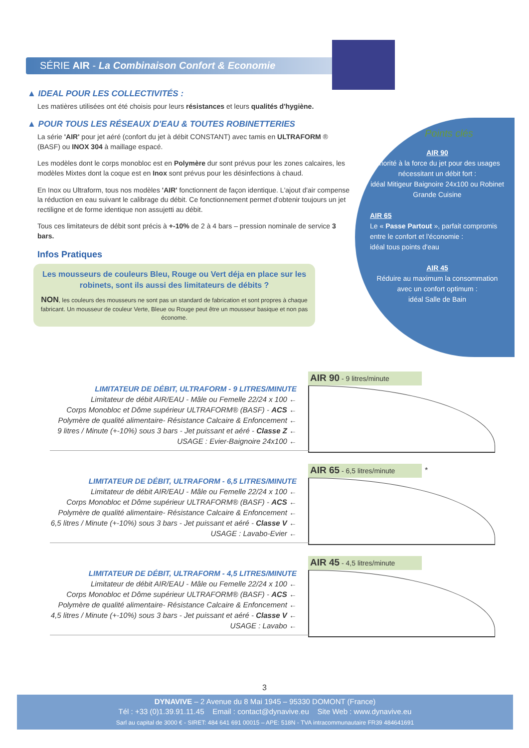SÉRIE AIR - La Combinaison Confort & Economie
▲ IDEAL POUR LES COLLECTIVITÉS :
Les matières utilisées ont été choisis pour leurs résistances et leurs qualités d'hygiène.
▲ POUR TOUS LES RÉSEAUX D'EAU & TOUTES ROBINETTERIES
La série 'AIR' pour jet aéré (confort du jet à débit CONSTANT) avec tamis en ULTRAFORM ® (BASF) ou INOX 304 à maillage espacé.
Les modèles dont le corps monobloc est en Polymère dur sont prévus pour les zones calcaires, les modèles Mixtes dont la coque est en Inox sont prévus pour les désinfections à chaud.
En Inox ou Ultraform, tous nos modèles 'AIR' fonctionnent de façon identique. L'ajout d'air compense la réduction en eau suivant le calibrage du débit. Ce fonctionnement permet d'obtenir toujours un jet rectiligne et de forme identique non assujetti au débit.
Tous ces limitateurs de débit sont précis à +-10% de 2 à 4 bars – pression nominale de service 3 bars.
Infos Pratiques
Les mousseurs de couleurs Bleu, Rouge ou Vert déja en place sur les robinets, sont ils aussi des limitateurs de débits ?
NON, les couleurs des mousseurs ne sont pas un standard de fabrication et sont propres à chaque fabricant. Un mousseur de couleur Verte, Bleue ou Rouge peut être un mousseur basique et non pas économe.
Points clés
AIR 90
Priorité à la force du jet pour des usages nécessitant un débit fort :
idéal Mitigeur Baignoire 24x100 ou Robinet Grande Cuisine
AIR 65
Le « Passe Partout », parfait compromis entre le confort et l'économie :
idéal tous points d'eau
AIR 45
Réduire au maximum la consommation avec un confort optimum :
idéal Salle de Bain
LIMITATEUR DE DÉBIT, ULTRAFORM - 9 LITRES/MINUTE
Limitateur de débit AIR/EAU - Mâle ou Femelle 22/24 x 100 ←
Corps Monobloc et Dôme supérieur ULTRAFORM® (BASF) - ACS ←
Polymère de qualité alimentaire- Résistance Calcaire & Enfoncement ←
9 litres / Minute (+-10%) sous 3 bars - Jet puissant et aéré - Classe Z ←
USAGE : Evier-Baignoire 24x100 ←
AIR 90 - 9 litres/minute
LIMITATEUR DE DÉBIT, ULTRAFORM - 6,5 LITRES/MINUTE
Limitateur de débit AIR/EAU - Mâle ou Femelle 22/24 x 100 ←
Corps Monobloc et Dôme supérieur ULTRAFORM® (BASF) - ACS ←
Polymère de qualité alimentaire- Résistance Calcaire & Enfoncement ←
6,5 litres / Minute (+-10%) sous 3 bars - Jet puissant et aéré - Classe V ←
USAGE : Lavabo-Evier ←
AIR 65 - 6,5 litres/minute *
LIMITATEUR DE DÉBIT, ULTRAFORM - 4,5 LITRES/MINUTE
Limitateur de débit AIR/EAU - Mâle ou Femelle 22/24 x 100 ←
Corps Monobloc et Dôme supérieur ULTRAFORM® (BASF) - ACS ←
Polymère de qualité alimentaire- Résistance Calcaire & Enfoncement ←
4,5 litres / Minute (+-10%) sous 3 bars - Jet puissant et aéré - Classe V ←
USAGE : Lavabo ←
AIR 45 - 4,5 litres/minute
3
DYNAVIVE – 2 Avenue du 8 Mai 1945 – 95330 DOMONT (France)
Tél : +33 (0)1.39.91.11.45 Email : contact@dynavive.eu Site Web : www.dynavive.eu
Sarl au capital de 3000 € - SIRET: 484 641 691 00015 – APE: 518N - TVA intracommunautaire FR39 484641691